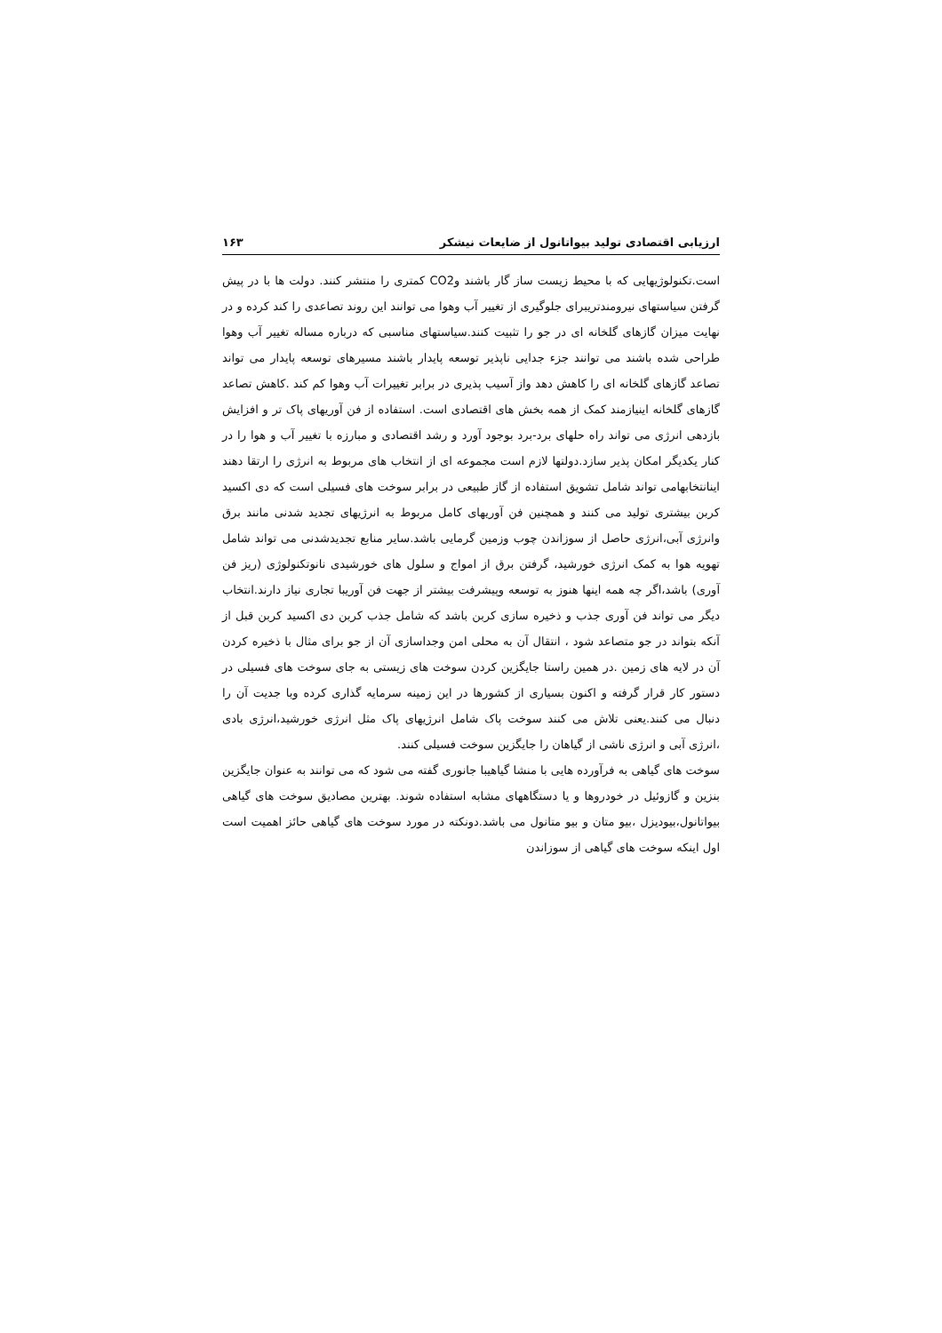ارزیابی اقتصادی تولید بیواتانول از ضایعات نیشکر ۱۶۳
است.تکنولوژیهایی که با محیط زیست ساز گار باشند وCO2 کمتری را منتشر کنند. دولت ها با در پیش گرفتن سیاستهای نیرومندتریبرای جلوگیری از تغییر آب وهوا می توانند این روند تصاعدی را کند کرده و در نهایت میزان گازهای گلخانه ای در جو را تثبیت کنند.سیاستهای مناسبی که درباره مساله تغییر آب وهوا طراحی شده باشند می توانند جزء جدایی ناپذیر توسعه پایدار باشند مسیرهای توسعه پایدار می تواند تصاعد گازهای گلخانه ای را کاهش دهد واز آسیب پذیری در برابر تغییرات آب وهوا کم کند .کاهش تصاعد گازهای گلخانه اینیازمند کمک از همه بخش های اقتصادی است. استفاده از فن آوریهای پاک تر و افزایش بازدهی انرژی می تواند راه حلهای برد-برد بوجود آورد و رشد اقتصادی و مبارزه با تغییر آب و هوا را در کنار یکدیگر امکان پذیر سازد.دولتها لازم است مجموعه ای از انتخاب های مربوط به انرژی را ارتقا دهند اینانتخابهامی تواند شامل تشویق استفاده از گاز طبیعی در برابر سوخت های فسیلی است که دی اکسید کربن بیشتری تولید می کنند و همچنین فن آوریهای کامل مربوط به انرژیهای تجدید شدنی مانند برق وانرژی آبی،انرژی حاصل از سوزاندن چوب وزمین گرمایی باشد.سایر منابع تجدیدشدنی می تواند شامل تهویه هوا به کمک انرژی خورشید، گرفتن برق از امواج و سلول های خورشیدی نانوتکنولوژی (ریز فن آوری) باشد،اگر چه همه اینها هنوز به توسعه وپیشرفت بیشتر از جهت فن آوریبا تجاری نیاز دارند.انتخاب دیگر می تواند فن آوری جذب و ذخیره سازی کربن باشد که شامل جذب کربن دی اکسید کربن قبل از آنکه بتواند در جو متصاعد شود ، انتقال آن به محلی امن وجداسازی آن از جو برای مثال با ذخیره کردن آن در لایه های زمین .در همین راستا جایگزین کردن سوخت های زیستی به جای سوخت های فسیلی در دستور کار قرار گرفته و اکنون بسیاری از کشورها در این زمینه سرمایه گذاری کرده وبا جدیت آن را دنبال می کنند.یعنی تلاش می کنند سوخت پاک شامل انرژیهای پاک مثل انرژی خورشید،انرژی بادی ،انرژی آبی و انرژی ناشی از گیاهان را جایگزین سوخت فسیلی کنند.
سوخت های گیاهی به فرآورده هایی با منشا گیاهیبا جانوری گفته می شود که می توانند به عنوان جایگزین بنزین و گازوئیل در خودروها و یا دستگاههای مشابه استفاده شوند. بهترین مصادیق سوخت های گیاهی بیواتانول،بیودیزل ،بیو متان و بیو متانول می باشد.دونکته در مورد سوخت های گیاهی حائز اهمیت است اول اینکه سوخت های گیاهی از سوزاندن